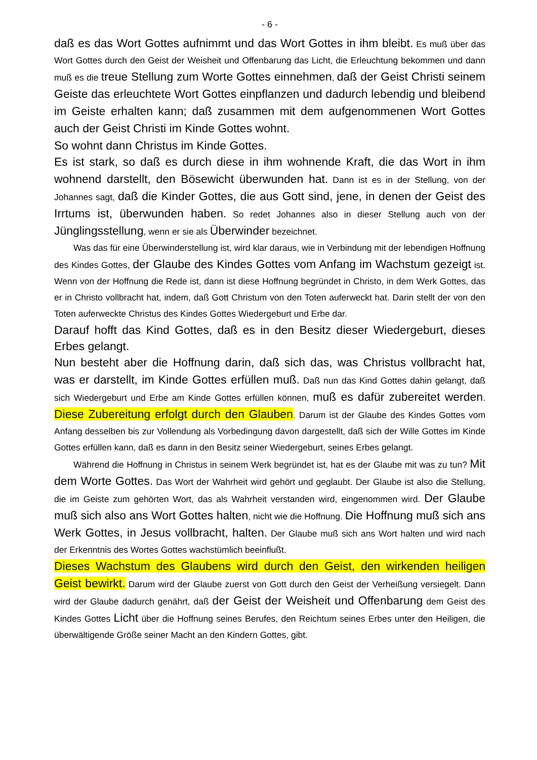- 6 -
daß es das Wort Gottes aufnimmt und das Wort Gottes in ihm bleibt. Es muß über das Wort Gottes durch den Geist der Weisheit und Offenbarung das Licht, die Erleuchtung bekommen und dann muß es die treue Stellung zum Worte Gottes einnehmen, daß der Geist Christi seinem Geiste das erleuchtete Wort Gottes einpflanzen und dadurch lebendig und bleibend im Geiste erhalten kann; daß zusammen mit dem aufgenommenen Wort Gottes auch der Geist Christi im Kinde Gottes wohnt.
So wohnt dann Christus im Kinde Gottes.
Es ist stark, so daß es durch diese in ihm wohnende Kraft, die das Wort in ihm wohnend darstellt, den Bösewicht überwunden hat. Dann ist es in der Stellung, von der Johannes sagt, daß die Kinder Gottes, die aus Gott sind, jene, in denen der Geist des Irrtums ist, überwunden haben. So redet Johannes also in dieser Stellung auch von der Jünglingsstellung, wenn er sie als Überwinder bezeichnet.
Was das für eine Überwinderstellung ist, wird klar daraus, wie in Verbindung mit der lebendigen Hoffnung des Kindes Gottes, der Glaube des Kindes Gottes vom Anfang im Wachstum gezeigt ist. Wenn von der Hoffnung die Rede ist, dann ist diese Hoffnung begründet in Christo, in dem Werk Gottes, das er in Christo vollbracht hat, indem, daß Gott Christum von den Toten auferweckt hat. Darin stellt der von den Toten auferweckte Christus des Kindes Gottes Wiedergeburt und Erbe dar.
Darauf hofft das Kind Gottes, daß es in den Besitz dieser Wiedergeburt, dieses Erbes gelangt.
Nun besteht aber die Hoffnung darin, daß sich das, was Christus vollbracht hat, was er darstellt, im Kinde Gottes erfüllen muß. Daß nun das Kind Gottes dahin gelangt, daß sich Wiedergeburt und Erbe am Kinde Gottes erfüllen können, muß es dafür zubereitet werden. Diese Zubereitung erfolgt durch den Glauben. Darum ist der Glaube des Kindes Gottes vom Anfang desselben bis zur Vollendung als Vorbedingung davon dargestellt, daß sich der Wille Gottes im Kinde Gottes erfüllen kann, daß es dann in den Besitz seiner Wiedergeburt, seines Erbes gelangt.
Während die Hoffnung in Christus in seinem Werk begründet ist, hat es der Glaube mit was zu tun? Mit dem Worte Gottes. Das Wort der Wahrheit wird gehört und geglaubt. Der Glaube ist also die Stellung, die im Geiste zum gehörten Wort, das als Wahrheit verstanden wird, eingenommen wird. Der Glaube muß sich also ans Wort Gottes halten, nicht wie die Hoffnung. Die Hoffnung muß sich ans Werk Gottes, in Jesus vollbracht, halten. Der Glaube muß sich ans Wort halten und wird nach der Erkenntnis des Wortes Gottes wachstümlich beeinflußt.
Dieses Wachstum des Glaubens wird durch den Geist, den wirkenden heiligen Geist bewirkt. Darum wird der Glaube zuerst von Gott durch den Geist der Verheißung versiegelt. Dann wird der Glaube dadurch genährt, daß der Geist der Weisheit und Offenbarung dem Geist des Kindes Gottes Licht über die Hoffnung seines Berufes, den Reichtum seines Erbes unter den Heiligen, die überwältigende Größe seiner Macht an den Kindern Gottes, gibt.